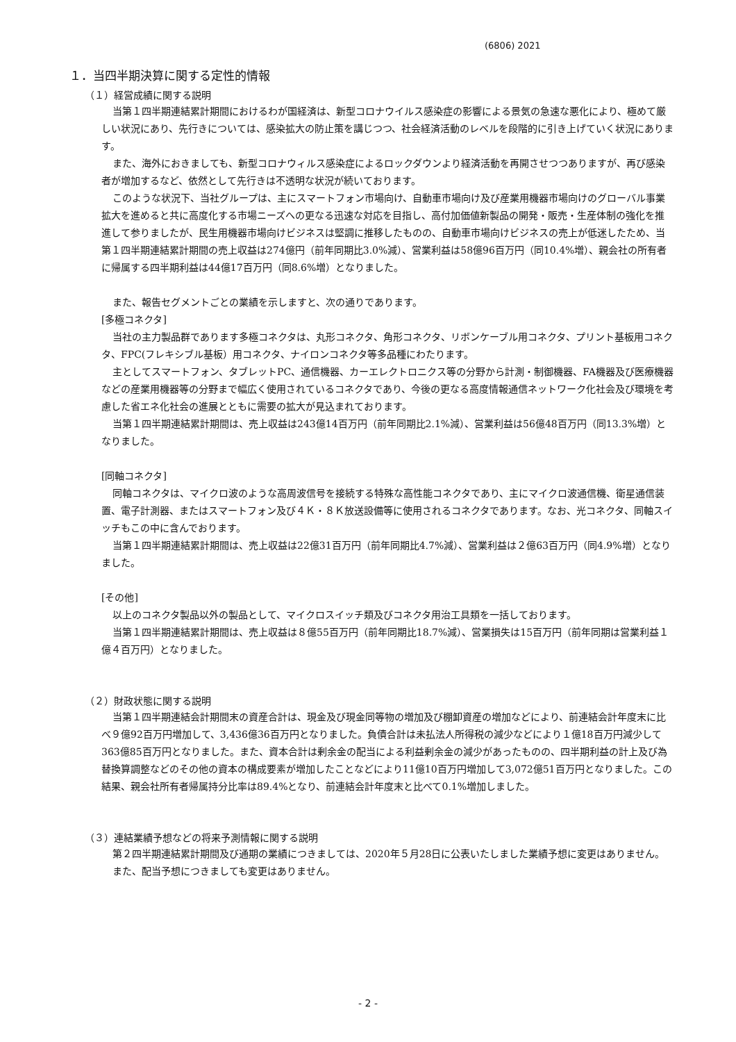(6806) 2021
１．当四半期決算に関する定性的情報
（１）経営成績に関する説明
当第１四半期連結累計期間におけるわが国経済は、新型コロナウイルス感染症の影響による景気の急速な悪化により、極めて厳しい状況にあり、先行きについては、感染拡大の防止策を講じつつ、社会経済活動のレベルを段階的に引き上げていく状況にあります。
また、海外におきましても、新型コロナウィルス感染症によるロックダウンより経済活動を再開させつつありますが、再び感染者が増加するなど、依然として先行きは不透明な状況が続いております。
このような状況下、当社グループは、主にスマートフォン市場向け、自動車市場向け及び産業用機器市場向けのグローバル事業拡大を進めると共に高度化する市場ニーズへの更なる迅速な対応を目指し、高付加価値新製品の開発・販売・生産体制の強化を推進して参りましたが、民生用機器市場向けビジネスは堅調に推移したものの、自動車市場向けビジネスの売上が低迷したため、当第１四半期連結累計期間の売上収益は274億円（前年同期比3.0%減）、営業利益は58億96百万円（同10.4%増）、親会社の所有者に帰属する四半期利益は44億17百万円（同8.6%増）となりました。
また、報告セグメントごとの業績を示しますと、次の通りであります。
[多極コネクタ]
当社の主力製品群であります多極コネクタは、丸形コネクタ、角形コネクタ、リボンケーブル用コネクタ、プリント基板用コネクタ、FPC(フレキシブル基板）用コネクタ、ナイロンコネクタ等多品種にわたります。
主としてスマートフォン、タブレットPC、通信機器、カーエレクトロニクス等の分野から計測・制御機器、FA機器及び医療機器などの産業用機器等の分野まで幅広く使用されているコネクタであり、今後の更なる高度情報通信ネットワーク化社会及び環境を考慮した省エネ化社会の進展とともに需要の拡大が見込まれております。
当第１四半期連結累計期間は、売上収益は243億14百万円（前年同期比2.1%減）、営業利益は56億48百万円（同13.3%増）となりました。
[同軸コネクタ]
同軸コネクタは、マイクロ波のような高周波信号を接続する特殊な高性能コネクタであり、主にマイクロ波通信機、衛星通信装置、電子計測器、またはスマートフォン及び４Ｋ・８Ｋ放送設備等に使用されるコネクタであります。なお、光コネクタ、同軸スイッチもこの中に含んでおります。
当第１四半期連結累計期間は、売上収益は22億31百万円（前年同期比4.7%減）、営業利益は２億63百万円（同4.9%増）となりました。
[その他]
以上のコネクタ製品以外の製品として、マイクロスイッチ類及びコネクタ用治工具類を一括しております。
当第１四半期連結累計期間は、売上収益は８億55百万円（前年同期比18.7%減）、営業損失は15百万円（前年同期は営業利益１億４百万円）となりました。
（２）財政状態に関する説明
当第１四半期連結会計期間末の資産合計は、現金及び現金同等物の増加及び棚卸資産の増加などにより、前連結会計年度末に比べ９億92百万円増加して、3,436億36百万円となりました。負債合計は未払法人所得税の減少などにより１億18百万円減少して363億85百万円となりました。また、資本合計は剰余金の配当による利益剰余金の減少があったものの、四半期利益の計上及び為替換算調整などのその他の資本の構成要素が増加したことなどにより11億10百万円増加して3,072億51百万円となりました。この結果、親会社所有者帰属持分比率は89.4%となり、前連結会計年度末と比べて0.1%増加しました。
（３）連結業績予想などの将来予測情報に関する説明
第２四半期連結累計期間及び通期の業績につきましては、2020年５月28日に公表いたしました業績予想に変更はありません。
また、配当予想につきましても変更はありません。
- 2 -